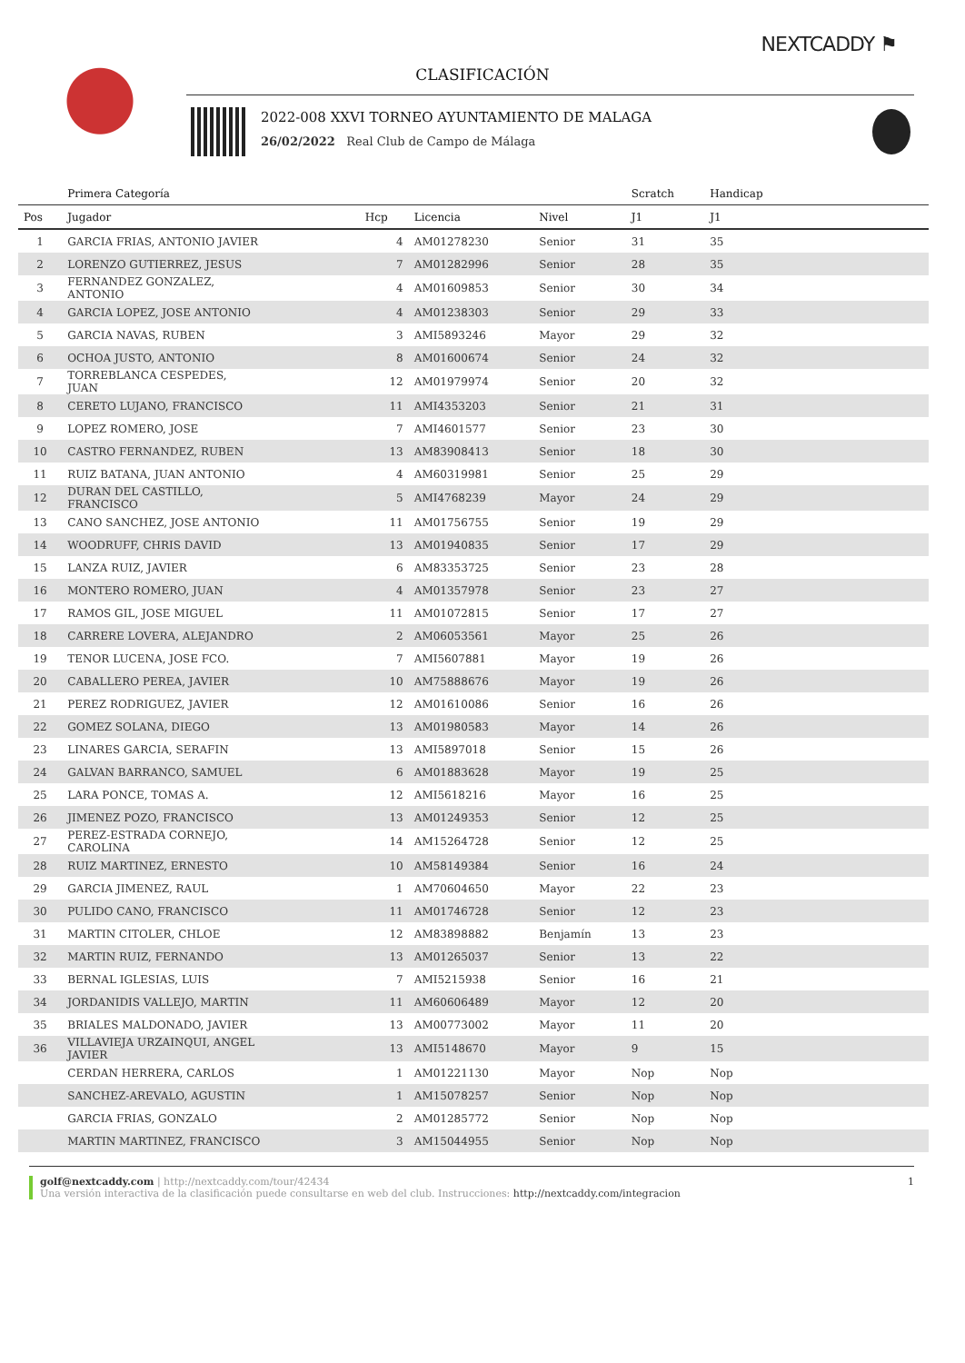NEXTCADDY ⚑
CLASIFICACIÓN
2022-008 XXVI TORNEO AYUNTAMIENTO DE MALAGA
26/02/2022 Real Club de Campo de Málaga
| | Primera Categoría | | | | Scratch | Handicap | |
| --- | --- | --- | --- | --- | --- | --- | --- |
| Pos | Jugador | Hcp | Licencia | Nivel | J1 | J1 | |
| 1 | GARCIA FRIAS, ANTONIO JAVIER | 4 | AM01278230 | Senior | 31 | 35 | |
| 2 | LORENZO GUTIERREZ, JESUS | 7 | AM01282996 | Senior | 28 | 35 | |
| 3 | FERNANDEZ GONZALEZ, ANTONIO | 4 | AM01609853 | Senior | 30 | 34 | |
| 4 | GARCIA LOPEZ, JOSE ANTONIO | 4 | AM01238303 | Senior | 29 | 33 | |
| 5 | GARCIA NAVAS, RUBEN | 3 | AMI5893246 | Mayor | 29 | 32 | |
| 6 | OCHOA JUSTO, ANTONIO | 8 | AM01600674 | Senior | 24 | 32 | |
| 7 | TORREBLANCA CESPEDES, JUAN | 12 | AM01979974 | Senior | 20 | 32 | |
| 8 | CERETO LUJANO, FRANCISCO | 11 | AMI4353203 | Senior | 21 | 31 | |
| 9 | LOPEZ ROMERO, JOSE | 7 | AMI4601577 | Senior | 23 | 30 | |
| 10 | CASTRO FERNANDEZ, RUBEN | 13 | AM83908413 | Senior | 18 | 30 | |
| 11 | RUIZ BATANA, JUAN ANTONIO | 4 | AM60319981 | Senior | 25 | 29 | |
| 12 | DURAN DEL CASTILLO, FRANCISCO | 5 | AMI4768239 | Mayor | 24 | 29 | |
| 13 | CANO SANCHEZ, JOSE ANTONIO | 11 | AM01756755 | Senior | 19 | 29 | |
| 14 | WOODRUFF, CHRIS DAVID | 13 | AM01940835 | Senior | 17 | 29 | |
| 15 | LANZA RUIZ, JAVIER | 6 | AM83353725 | Senior | 23 | 28 | |
| 16 | MONTERO ROMERO, JUAN | 4 | AM01357978 | Senior | 23 | 27 | |
| 17 | RAMOS GIL, JOSE MIGUEL | 11 | AM01072815 | Senior | 17 | 27 | |
| 18 | CARRERE LOVERA, ALEJANDRO | 2 | AM06053561 | Mayor | 25 | 26 | |
| 19 | TENOR LUCENA, JOSE FCO. | 7 | AMI5607881 | Mayor | 19 | 26 | |
| 20 | CABALLERO PEREA, JAVIER | 10 | AM75888676 | Mayor | 19 | 26 | |
| 21 | PEREZ RODRIGUEZ, JAVIER | 12 | AM01610086 | Senior | 16 | 26 | |
| 22 | GOMEZ SOLANA, DIEGO | 13 | AM01980583 | Mayor | 14 | 26 | |
| 23 | LINARES GARCIA, SERAFIN | 13 | AMI5897018 | Senior | 15 | 26 | |
| 24 | GALVAN BARRANCO, SAMUEL | 6 | AM01883628 | Mayor | 19 | 25 | |
| 25 | LARA PONCE, TOMAS A. | 12 | AMI5618216 | Mayor | 16 | 25 | |
| 26 | JIMENEZ POZO, FRANCISCO | 13 | AM01249353 | Senior | 12 | 25 | |
| 27 | PEREZ-ESTRADA CORNEJO, CAROLINA | 14 | AM15264728 | Senior | 12 | 25 | |
| 28 | RUIZ MARTINEZ, ERNESTO | 10 | AM58149384 | Senior | 16 | 24 | |
| 29 | GARCIA JIMENEZ, RAUL | 1 | AM70604650 | Mayor | 22 | 23 | |
| 30 | PULIDO CANO, FRANCISCO | 11 | AM01746728 | Senior | 12 | 23 | |
| 31 | MARTIN CITOLER, CHLOE | 12 | AM83898882 | Benjamín | 13 | 23 | |
| 32 | MARTIN RUIZ, FERNANDO | 13 | AM01265037 | Senior | 13 | 22 | |
| 33 | BERNAL IGLESIAS, LUIS | 7 | AMI5215938 | Senior | 16 | 21 | |
| 34 | JORDANIDIS VALLEJO, MARTIN | 11 | AM60606489 | Mayor | 12 | 20 | |
| 35 | BRIALES MALDONADO, JAVIER | 13 | AM00773002 | Mayor | 11 | 20 | |
| 36 | VILLAVIEJA URZAINQUI, ANGEL JAVIER | 13 | AMI5148670 | Mayor | 9 | 15 | |
| | CERDAN HERRERA, CARLOS | 1 | AM01221130 | Mayor | Nop | Nop | |
| | SANCHEZ-AREVALO, AGUSTIN | 1 | AM15078257 | Senior | Nop | Nop | |
| | GARCIA FRIAS, GONZALO | 2 | AM01285772 | Senior | Nop | Nop | |
| | MARTIN MARTINEZ, FRANCISCO | 3 | AM15044955 | Senior | Nop | Nop | |
golf@nextcaddy.com | http://nextcaddy.com/tour/42434 1
Una versión interactiva de la clasificación puede consultarse en web del club. Instrucciones: http://nextcaddy.com/integracion